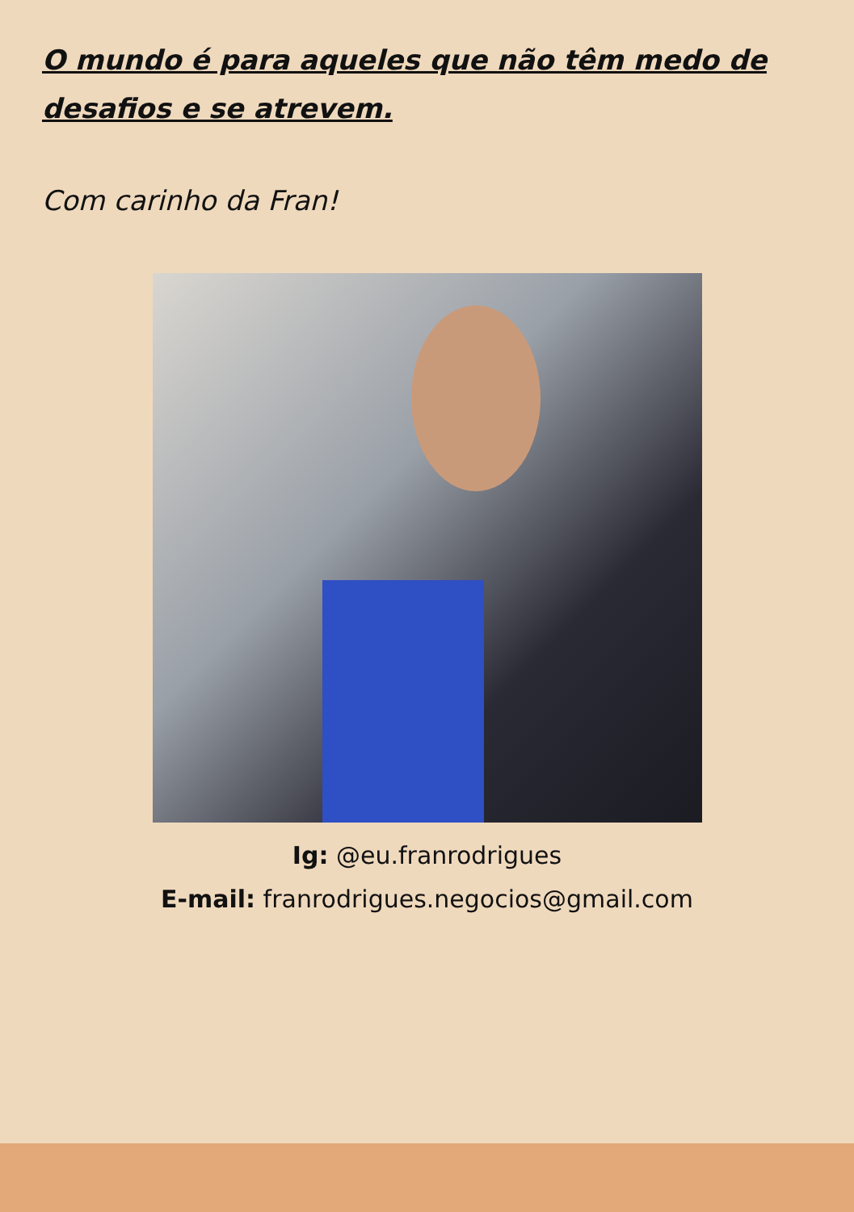O mundo é para aqueles que não têm medo de desafios e se atrevem.
Com carinho da Fran!
Ig: @eu.franrodrigues
E-mail: franrodrigues.negocios@gmail.com